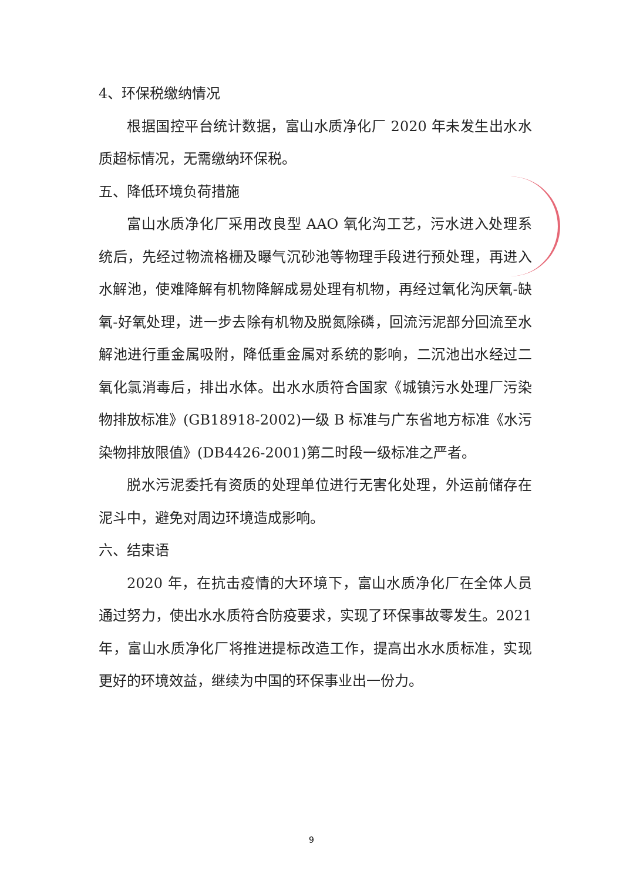4、环保税缴纳情况
根据国控平台统计数据，富山水质净化厂 2020 年未发生出水水质超标情况，无需缴纳环保税。
五、降低环境负荷措施
富山水质净化厂采用改良型 AAO 氧化沟工艺，污水进入处理系统后，先经过物流格栅及曝气沉砂池等物理手段进行预处理，再进入水解池，使难降解有机物降解成易处理有机物，再经过氧化沟厌氧-缺氧-好氧处理，进一步去除有机物及脱氮除磷，回流污泥部分回流至水解池进行重金属吸附，降低重金属对系统的影响，二沉池出水经过二氧化氯消毒后，排出水体。出水水质符合国家《城镇污水处理厂污染物排放标准》(GB18918-2002)一级 B 标准与广东省地方标准《水污染物排放限值》(DB4426-2001)第二时段一级标准之严者。
脱水污泥委托有资质的处理单位进行无害化处理，外运前储存在泥斗中，避免对周边环境造成影响。
六、结束语
2020 年，在抗击疫情的大环境下，富山水质净化厂在全体人员通过努力，使出水水质符合防疫要求，实现了环保事故零发生。2021 年，富山水质净化厂将推进提标改造工作，提高出水水质标准，实现更好的环境效益，继续为中国的环保事业出一份力。
9